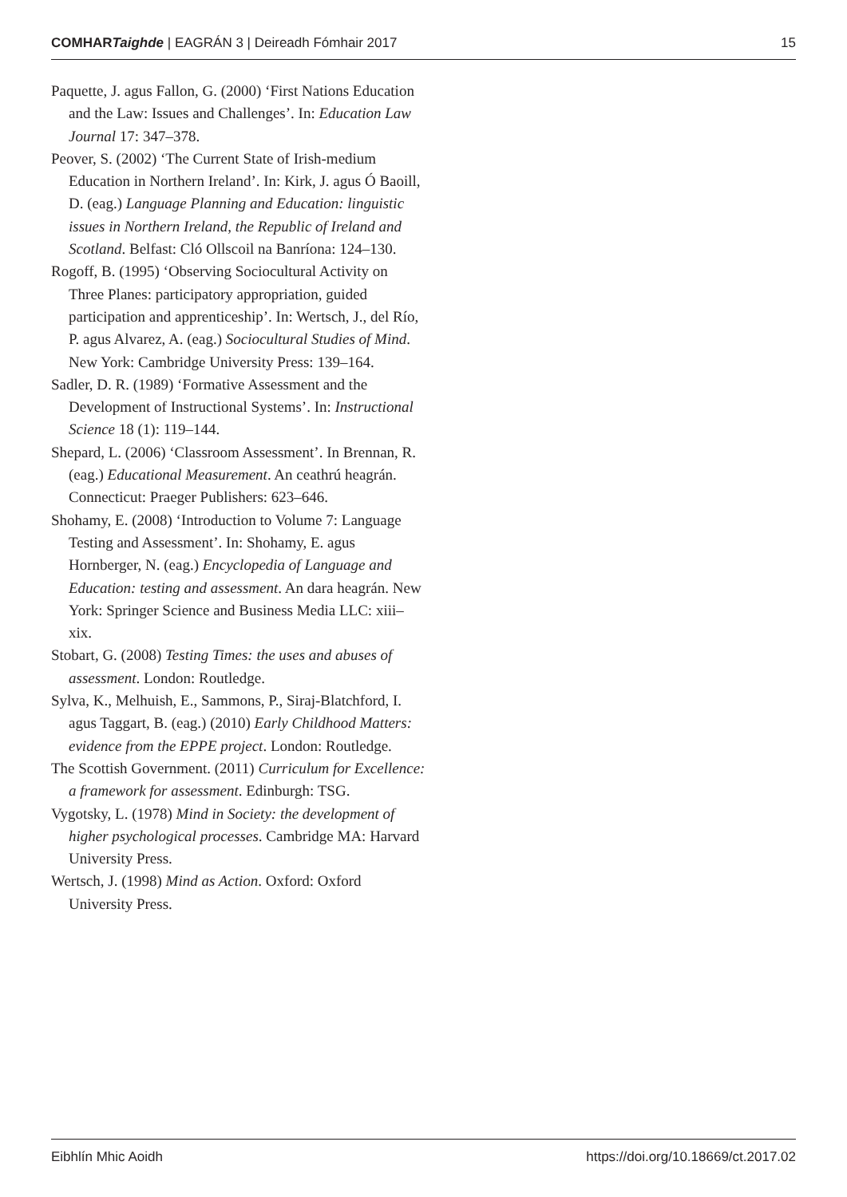COMHARTaighde | EAGRÁN 3 | Deireadh Fómhair 2017 15
Paquette, J. agus Fallon, G. (2000) ‘First Nations Education and the Law: Issues and Challenges’. In: Education Law Journal 17: 347–378.
Peover, S. (2002) ‘The Current State of Irish-medium Education in Northern Ireland’. In: Kirk, J. agus Ó Baoill, D. (eag.) Language Planning and Education: linguistic issues in Northern Ireland, the Republic of Ireland and Scotland. Belfast: Cló Ollscoil na Banríona: 124–130.
Rogoff, B. (1995) ‘Observing Sociocultural Activity on Three Planes: participatory appropriation, guided participation and apprenticeship’. In: Wertsch, J., del Río, P. agus Alvarez, A. (eag.) Sociocultural Studies of Mind. New York: Cambridge University Press: 139–164.
Sadler, D. R. (1989) ‘Formative Assessment and the Development of Instructional Systems’. In: Instructional Science 18 (1): 119–144.
Shepard, L. (2006) ‘Classroom Assessment’. In Brennan, R. (eag.) Educational Measurement. An ceathrú heagrán. Connecticut: Praeger Publishers: 623–646.
Shohamy, E. (2008) ‘Introduction to Volume 7: Language Testing and Assessment’. In: Shohamy, E. agus Hornberger, N. (eag.) Encyclopedia of Language and Education: testing and assessment. An dara heagrán. New York: Springer Science and Business Media LLC: xiii–xix.
Stobart, G. (2008) Testing Times: the uses and abuses of assessment. London: Routledge.
Sylva, K., Melhuish, E., Sammons, P., Siraj-Blatchford, I. agus Taggart, B. (eag.) (2010) Early Childhood Matters: evidence from the EPPE project. London: Routledge.
The Scottish Government. (2011) Curriculum for Excellence: a framework for assessment. Edinburgh: TSG.
Vygotsky, L. (1978) Mind in Society: the development of higher psychological processes. Cambridge MA: Harvard University Press.
Wertsch, J. (1998) Mind as Action. Oxford: Oxford University Press.
Eibhlín Mhic Aoidh https://doi.org/10.18669/ct.2017.02